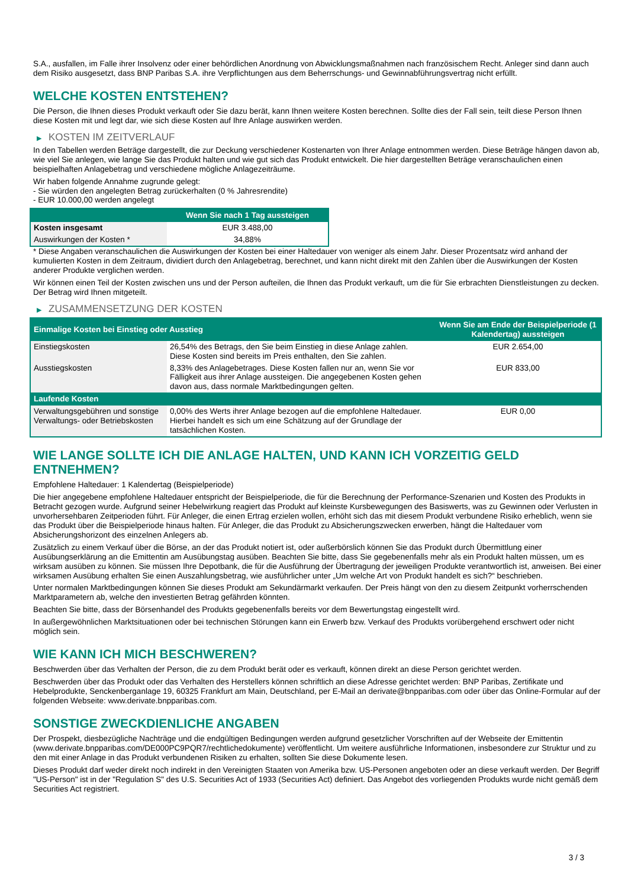S.A., ausfallen, im Falle ihrer Insolvenz oder einer behördlichen Anordnung von Abwicklungsmaßnahmen nach französischem Recht. Anleger sind dann auch dem Risiko ausgesetzt, dass BNP Paribas S.A. ihre Verpflichtungen aus dem Beherrschungs- und Gewinnabführungsvertrag nicht erfüllt.
WELCHE KOSTEN ENTSTEHEN?
Die Person, die Ihnen dieses Produkt verkauft oder Sie dazu berät, kann Ihnen weitere Kosten berechnen. Sollte dies der Fall sein, teilt diese Person Ihnen diese Kosten mit und legt dar, wie sich diese Kosten auf Ihre Anlage auswirken werden.
▶ KOSTEN IM ZEITVERLAUF
In den Tabellen werden Beträge dargestellt, die zur Deckung verschiedener Kostenarten von Ihrer Anlage entnommen werden. Diese Beträge hängen davon ab, wie viel Sie anlegen, wie lange Sie das Produkt halten und wie gut sich das Produkt entwickelt. Die hier dargestellten Beträge veranschaulichen einen beispielhaften Anlagebetrag und verschiedene mögliche Anlagezeiträume.
Wir haben folgende Annahme zugrunde gelegt:
- Sie würden den angelegten Betrag zurückerhalten (0 % Jahresrendite)
- EUR 10.000,00 werden angelegt
| | Wenn Sie nach 1 Tag aussteigen |
| --- | --- |
| Kosten insgesamt | EUR 3.488,00 |
| Auswirkungen der Kosten * | 34,88% |
* Diese Angaben veranschaulichen die Auswirkungen der Kosten bei einer Haltedauer von weniger als einem Jahr. Dieser Prozentsatz wird anhand der kumulierten Kosten in dem Zeitraum, dividiert durch den Anlagebetrag, berechnet, und kann nicht direkt mit den Zahlen über die Auswirkungen der Kosten anderer Produkte verglichen werden.
Wir können einen Teil der Kosten zwischen uns und der Person aufteilen, die Ihnen das Produkt verkauft, um die für Sie erbrachten Dienstleistungen zu decken. Der Betrag wird Ihnen mitgeteilt.
▶ ZUSAMMENSETZUNG DER KOSTEN
| Einmalige Kosten bei Einstieg oder Ausstieg | | Wenn Sie am Ende der Beispielperiode (1 Kalendertag) aussteigen |
| --- | --- | --- |
| Einstiegskosten | 26,54% des Betrags, den Sie beim Einstieg in diese Anlage zahlen. Diese Kosten sind bereits im Preis enthalten, den Sie zahlen. | EUR 2.654,00 |
| Ausstiegskosten | 8,33% des Anlagebetrages. Diese Kosten fallen nur an, wenn Sie vor Fälligkeit aus ihrer Anlage aussteigen. Die angegebenen Kosten gehen davon aus, dass normale Marktbedingungen gelten. | EUR 833,00 |
| Laufende Kosten | | |
| Verwaltungsgebühren und sonstige Verwaltungs- oder Betriebskosten | 0,00% des Werts ihrer Anlage bezogen auf die empfohlene Haltedauer. Hierbei handelt es sich um eine Schätzung auf der Grundlage der tatsächlichen Kosten. | EUR 0,00 |
WIE LANGE SOLLTE ICH DIE ANLAGE HALTEN, UND KANN ICH VORZEITIG GELD ENTNEHMEN?
Empfohlene Haltedauer: 1 Kalendertag (Beispielperiode)
Die hier angegebene empfohlene Haltedauer entspricht der Beispielperiode, die für die Berechnung der Performance-Szenarien und Kosten des Produkts in Betracht gezogen wurde. Aufgrund seiner Hebelwirkung reagiert das Produkt auf kleinste Kursbewegungen des Basiswerts, was zu Gewinnen oder Verlusten in unvorhersehbaren Zeitperioden führt. Für Anleger, die einen Ertrag erzielen wollen, erhöht sich das mit diesem Produkt verbundene Risiko erheblich, wenn sie das Produkt über die Beispielperiode hinaus halten. Für Anleger, die das Produkt zu Absicherungszwecken erwerben, hängt die Haltedauer vom Absicherungshorizont des einzelnen Anlegers ab.
Zusätzlich zu einem Verkauf über die Börse, an der das Produkt notiert ist, oder außerbörslich können Sie das Produkt durch Übermittlung einer Ausübungserklärung an die Emittentin am Ausübungstag ausüben. Beachten Sie bitte, dass Sie gegebenenfalls mehr als ein Produkt halten müssen, um es wirksam ausüben zu können. Sie müssen Ihre Depotbank, die für die Ausführung der Übertragung der jeweiligen Produkte verantwortlich ist, anweisen. Bei einer wirksamen Ausübung erhalten Sie einen Auszahlungsbetrag, wie ausführlicher unter „Um welche Art von Produkt handelt es sich?“ beschrieben.
Unter normalen Marktbedingungen können Sie dieses Produkt am Sekundärmarkt verkaufen. Der Preis hängt von den zu diesem Zeitpunkt vorherrschenden Marktparametern ab, welche den investierten Betrag gefährden könnten.
Beachten Sie bitte, dass der Börsenhandel des Produkts gegebenenfalls bereits vor dem Bewertungstag eingestellt wird.
In außergewöhnlichen Marktsituationen oder bei technischen Störungen kann ein Erwerb bzw. Verkauf des Produkts vorübergehend erschwert oder nicht möglich sein.
WIE KANN ICH MICH BESCHWEREN?
Beschwerden über das Verhalten der Person, die zu dem Produkt berät oder es verkauft, können direkt an diese Person gerichtet werden.
Beschwerden über das Produkt oder das Verhalten des Herstellers können schriftlich an diese Adresse gerichtet werden: BNP Paribas, Zertifikate und Hebelprodukte, Senckenberganlage 19, 60325 Frankfurt am Main, Deutschland, per E-Mail an derivate@bnpparibas.com oder über das Online-Formular auf der folgenden Webseite: www.derivate.bnpparibas.com.
SONSTIGE ZWECKDIENLICHE ANGABEN
Der Prospekt, diesbezügliche Nachträge und die endgültigen Bedingungen werden aufgrund gesetzlicher Vorschriften auf der Webseite der Emittentin (www.derivate.bnpparibas.com/DE000PC9PQR7/rechtlichedokumente) veröffentlicht. Um weitere ausführliche Informationen, insbesondere zur Struktur und zu den mit einer Anlage in das Produkt verbundenen Risiken zu erhalten, sollten Sie diese Dokumente lesen.
Dieses Produkt darf weder direkt noch indirekt in den Vereinigten Staaten von Amerika bzw. US-Personen angeboten oder an diese verkauft werden. Der Begriff "US-Person" ist in der "Regulation S" des U.S. Securities Act of 1933 (Securities Act) definiert. Das Angebot des vorliegenden Produkts wurde nicht gemäß dem Securities Act registriert.
3 / 3